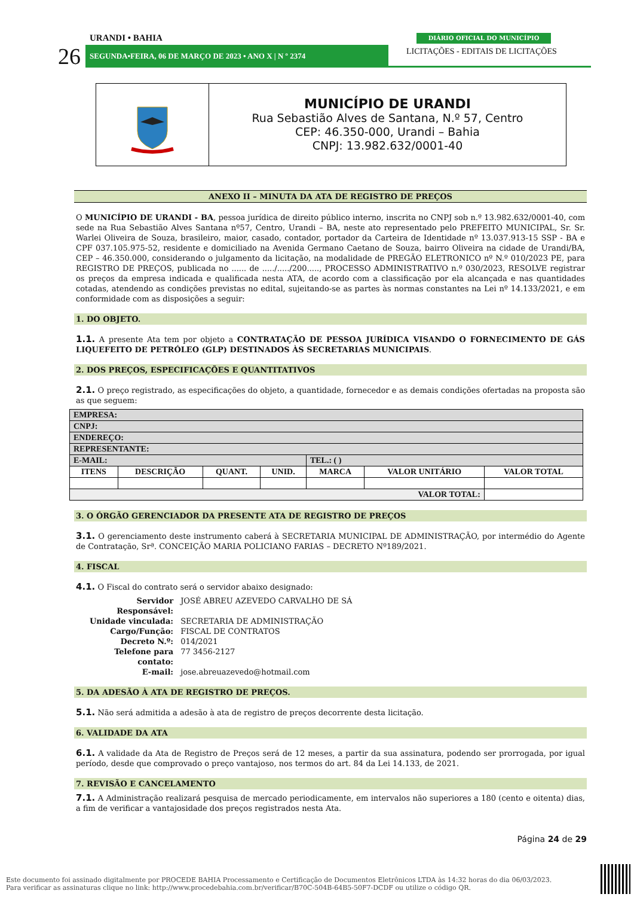URANDI • BAHIA
26 SEGUNDA•FEIRA, 06 DE MARÇO DE 2023 • ANO X | N º 2374
DIÁRIO OFICIAL DO MUNICÍPIO
LICITAÇÕES - EDITAIS DE LICITAÇÕES
MUNICÍPIO DE URANDI
Rua Sebastião Alves de Santana, N.º 57, Centro
CEP: 46.350-000, Urandi – Bahia
CNPJ: 13.982.632/0001-40
ANEXO II – MINUTA DA ATA DE REGISTRO DE PREÇOS
O MUNICÍPIO DE URANDI - BA, pessoa jurídica de direito público interno, inscrita no CNPJ sob n.º 13.982.632/0001-40, com sede na Rua Sebastião Alves Santana nº57, Centro, Urandi – BA, neste ato representado pelo PREFEITO MUNICIPAL, Sr. Sr. Warlei Oliveira de Souza, brasileiro, maior, casado, contador, portador da Carteira de Identidade nº 13.037.913-15 SSP - BA e CPF 037.105.975-52, residente e domiciliado na Avenida Germano Caetano de Souza, bairro Oliveira na cidade de Urandi/BA, CEP – 46.350.000, considerando o julgamento da licitação, na modalidade de PREGÃO ELETRONICO nº N.º 010/2023 PE, para REGISTRO DE PREÇOS, publicada no ...... de ...../...../200....., PROCESSO ADMINISTRATIVO n.º 030/2023, RESOLVE registrar os preços da empresa indicada e qualificada nesta ATA, de acordo com a classificação por ela alcançada e nas quantidades cotadas, atendendo as condições previstas no edital, sujeitando-se as partes às normas constantes na Lei nº 14.133/2021, e em conformidade com as disposições a seguir:
1. DO OBJETO.
1.1. A presente Ata tem por objeto a CONTRATAÇÃO DE PESSOA JURÍDICA VISANDO O FORNECIMENTO DE GÁS LIQUEFEITO DE PETRÓLEO (GLP) DESTINADOS ÀS SECRETARIAS MUNICIPAIS.
2. DOS PREÇOS, ESPECIFICAÇÕES E QUANTITATIVOS
2.1. O preço registrado, as especificações do objeto, a quantidade, fornecedor e as demais condições ofertadas na proposta são as que seguem:
| EMPRESA: | | | | | | |
| CNPJ: | | | | | | |
| ENDEREÇO: | | | | | | |
| REPRESENTANTE: | | | | | | |
| E-MAIL: | | | | TEL.: ( ) | | |
| ITENS | DESCRIÇÃO | QUANT. | UNID. | MARCA | VALOR UNITÁRIO | VALOR TOTAL |
| VALOR TOTAL: | | | | | | |
3. O ÓRGÃO GERENCIADOR DA PRESENTE ATA DE REGISTRO DE PREÇOS
3.1. O gerenciamento deste instrumento caberá à SECRETARIA MUNICIPAL DE ADMINISTRAÇÃO, por intermédio do Agente de Contratação, Srª. CONCEIÇÃO MARIA POLICIANO FARIAS – DECRETO Nº189/2021.
4. FISCAL
4.1. O Fiscal do contrato será o servidor abaixo designado:
| Servidor Responsável: | JOSÉ ABREU AZEVEDO CARVALHO DE SÁ |
| Unidade vinculada: | SECRETARIA DE ADMINISTRAÇÃO |
| Cargo/Função: | FISCAL DE CONTRATOS |
| Decreto N.º: | 014/2021 |
| Telefone para contato: | 77 3456-2127 |
| E-mail: | jose.abreuazevedo@hotmail.com |
5. DA ADESÃO À ATA DE REGISTRO DE PREÇOS.
5.1. Não será admitida a adesão à ata de registro de preços decorrente desta licitação.
6. VALIDADE DA ATA
6.1. A validade da Ata de Registro de Preços será de 12 meses, a partir da sua assinatura, podendo ser prorrogada, por igual período, desde que comprovado o preço vantajoso, nos termos do art. 84 da Lei 14.133, de 2021.
7. REVISÃO E CANCELAMENTO
7.1. A Administração realizará pesquisa de mercado periodicamente, em intervalos não superiores a 180 (cento e oitenta) dias, a fim de verificar a vantajosidade dos preços registrados nesta Ata.
Página 24 de 29
Este documento foi assinado digitalmente por PROCEDE BAHIA Processamento e Certificação de Documentos Eletrônicos LTDA às 14:32 horas do dia 06/03/2023.
Para verificar as assinaturas clique no link: http://www.procedebahia.com.br/verificar/B70C-504B-64B5-50F7-DCDF ou utilize o código QR.